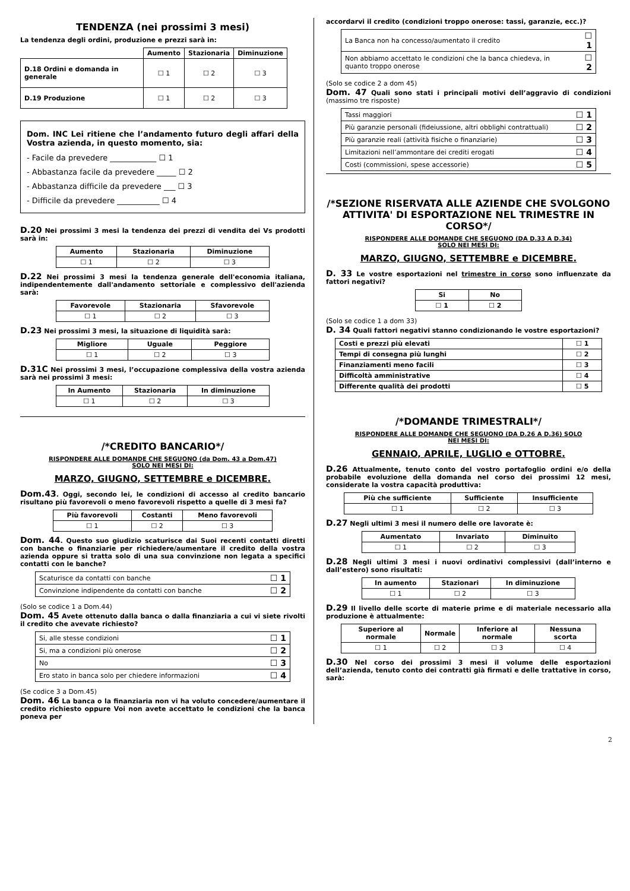TENDENZA (nei prossimi 3 mesi)
La tendenza degli ordini, produzione e prezzi sarà in:
| | Aumento | Stazionaria | Diminuzione |
| --- | --- | --- | --- |
| D.18 Ordini e domanda in generale | ☐ 1 | ☐ 2 | ☐ 3 |
| D.19 Produzione | ☐ 1 | ☐ 2 | ☐ 3 |
Dom. INC Lei ritiene che l’andamento futuro degli affari della Vostra azienda, in questo momento, sia:
- Facile da prevedere ____________ ☐ 1
- Abbastanza facile da prevedere _____ ☐ 2
- Abbastanza difficile da prevedere ___ ☐ 3
- Difficile da prevedere ___________ ☐ 4
D.20 Nei prossimi 3 mesi la tendenza dei prezzi di vendita dei Vs prodotti sarà in:
| Aumento | Stazionaria | Diminuzione |
| --- | --- | --- |
| ☐ 1 | ☐ 2 | ☐ 3 |
D.22 Nei prossimi 3 mesi la tendenza generale dell'economia italiana, indipendentemente dall'andamento settoriale e complessivo dell'azienda sarà:
| Favorevole | Stazionaria | Sfavorevole |
| --- | --- | --- |
| ☐ 1 | ☐ 2 | ☐ 3 |
D.23 Nei prossimi 3 mesi, la situazione di liquidità sarà:
| Migliore | Uguale | Peggiore |
| --- | --- | --- |
| ☐ 1 | ☐ 2 | ☐ 3 |
D.31C Nei prossimi 3 mesi, l’occupazione complessiva della vostra azienda sarà nei prossimi 3 mesi:
| In Aumento | Stazionaria | In diminuzione |
| --- | --- | --- |
| ☐ 1 | ☐ 2 | ☐ 3 |
/*CREDITO BANCARIO*/
RISPONDERE ALLE DOMANDE CHE SEGUONO (da Dom. 43 a Dom.47)
SOLO NEI MESI DI:
MARZO, GIUGNO, SETTEMBRE e DICEMBRE.
Dom.43. Oggi, secondo lei, le condizioni di accesso al credito bancario risultano più favorevoli o meno favorevoli rispetto a quelle di 3 mesi fa?
| Più favorevoli | Costanti | Meno favorevoli |
| --- | --- | --- |
| ☐ 1 | ☐ 2 | ☐ 3 |
Dom. 44. Questo suo giudizio scaturisce dai Suoi recenti contatti diretti con banche o finanziarie per richiedere/aumentare il credito della vostra azienda oppure si tratta solo di una sua convinzione non legata a specifici contatti con le banche?
| Scaturisce da contatti con banche | ☐ 1 |
| Convinzione indipendente da contatti con banche | ☐ 2 |
(Solo se codice 1 a Dom.44)
Dom. 45 Avete ottenuto dalla banca o dalla finanziaria a cui vi siete rivolti il credito che avevate richiesto?
| Si, alle stesse condizioni | ☐ 1 |
| Si, ma a condizioni più onerose | ☐ 2 |
| No | ☐ 3 |
| Ero stato in banca solo per chiedere informazioni | ☐ 4 |
(Se codice 3 a Dom.45)
Dom. 46 La banca o la finanziaria non vi ha voluto concedere/aumentare il credito richiesto oppure Voi non avete accettato le condizioni che la banca poneva per
accordarvi il credito (condizioni troppo onerose: tassi, garanzie, ecc.)?
| La Banca non ha concesso/aumentato il credito | ☐ 1 |
| Non abbiamo accettato le condizioni che la banca chiedeva, in quanto troppo onerose | ☐ 2 |
(Solo se codice 2 a dom 45)
Dom. 47 Quali sono stati i principali motivi dell’aggravio di condizioni (massimo tre risposte)
| Tassi maggiori | ☐ 1 |
| Più garanzie personali (fideiussione, altri obblighi contrattuali) | ☐ 2 |
| Più garanzie reali (attività fisiche o finanziarie) | ☐ 3 |
| Limitazioni nell’ammontare dei crediti erogati | ☐ 4 |
| Costi (commissioni, spese accessorie) | ☐ 5 |
/*SEZIONE RISERVATA ALLE AZIENDE CHE SVOLGONO ATTIVITA' DI ESPORTAZIONE NEL TRIMESTRE IN CORSO*/
RISPONDERE ALLE DOMANDE CHE SEGUONO (DA D.33 A D.34)
SOLO NEI MESI DI:
MARZO, GIUGNO, SETTEMBRE e DICEMBRE.
D. 33 Le vostre esportazioni nel trimestre in corso sono influenzate da fattori negativi?
| Si | No |
| --- | --- |
| ☐ 1 | ☐ 2 |
(Solo se codice 1 a dom 33)
D. 34 Quali fattori negativi stanno condizionando le vostre esportazioni?
| Costi e prezzi più elevati | ☐ 1 |
| Tempi di consegna più lunghi | ☐ 2 |
| Finanziamenti meno facili | ☐ 3 |
| Difficoltà amministrative | ☐ 4 |
| Differente qualità dei prodotti | ☐ 5 |
/*DOMANDE TRIMESTRALI*/
RISPONDERE ALLE DOMANDE CHE SEGUONO (DA D.26 A D.36) SOLO
NEI MESI DI:
GENNAIO, APRILE, LUGLIO e OTTOBRE.
D.26 Attualmente, tenuto conto del vostro portafoglio ordini e/o della probabile evoluzione della domanda nel corso dei prossimi 12 mesi, considerate la vostra capacità produttiva:
| Più che sufficiente | Sufficiente | Insufficiente |
| --- | --- | --- |
| ☐ 1 | ☐ 2 | ☐ 3 |
D.27 Negli ultimi 3 mesi il numero delle ore lavorate è:
| Aumentato | Invariato | Diminuito |
| --- | --- | --- |
| ☐ 1 | ☐ 2 | ☐ 3 |
D.28 Negli ultimi 3 mesi i nuovi ordinativi complessivi (dall’interno e dall’estero) sono risultati:
| In aumento | Stazionari | In diminuzione |
| --- | --- | --- |
| ☐ 1 | ☐ 2 | ☐ 3 |
D.29 Il livello delle scorte di materie prime e di materiale necessario alla produzione è attualmente:
| Superiore al normale | Normale | Inferiore al normale | Nessuna scorta |
| --- | --- | --- | --- |
| ☐ 1 | ☐ 2 | ☐ 3 | ☐ 4 |
D.30 Nel corso dei prossimi 3 mesi il volume delle esportazioni dell’azienda, tenuto conto dei contratti già firmati e delle trattative in corso, sarà:
2